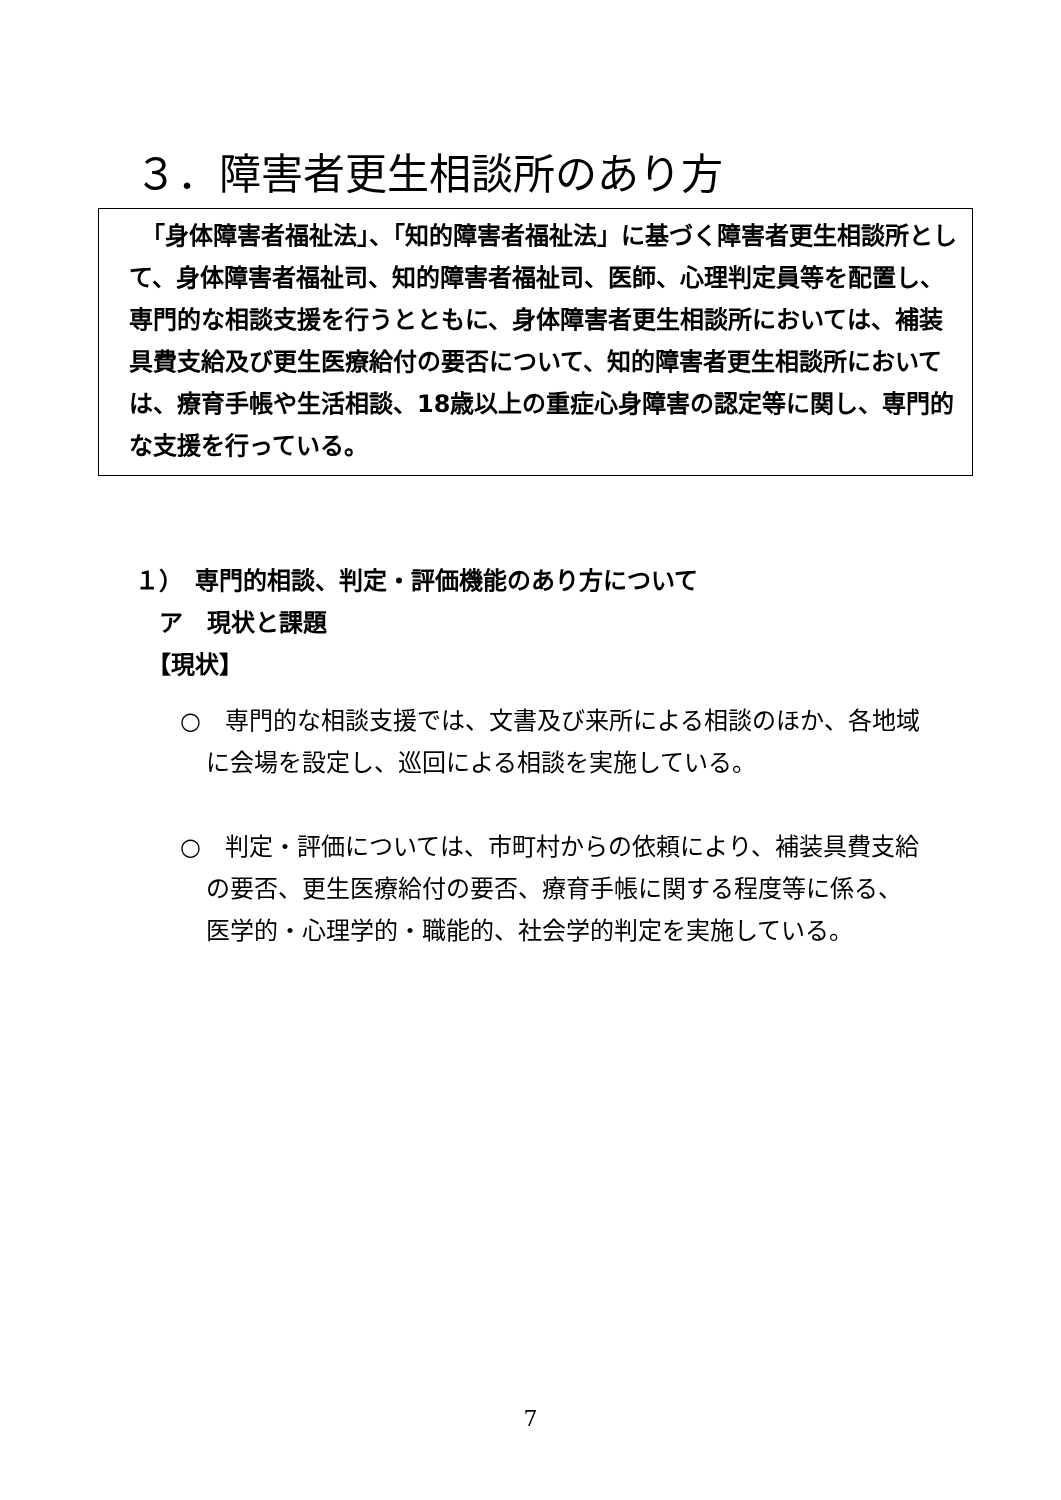３．障害者更生相談所のあり方
　「身体障害者福祉法」、「知的障害者福祉法」に基づく障害者更生相談所として、身体障害者福祉司、知的障害者福祉司、医師、心理判定員等を配置し、専門的な相談支援を行うとともに、身体障害者更生相談所においては、補装具費支給及び更生医療給付の要否について、知的障害者更生相談所においては、療育手帳や生活相談、18歳以上の重症心身障害の認定等に関し、専門的な支援を行っている。
１）　専門的相談、判定・評価機能のあり方について
　ア　現状と課題
　【現状】
○　専門的な相談支援では、文書及び来所による相談のほか、各地域に会場を設定し、巡回による相談を実施している。
○　判定・評価については、市町村からの依頼により、補装具費支給の要否、更生医療給付の要否、療育手帳に関する程度等に係る、医学的・心理学的・職能的、社会学的判定を実施している。
7